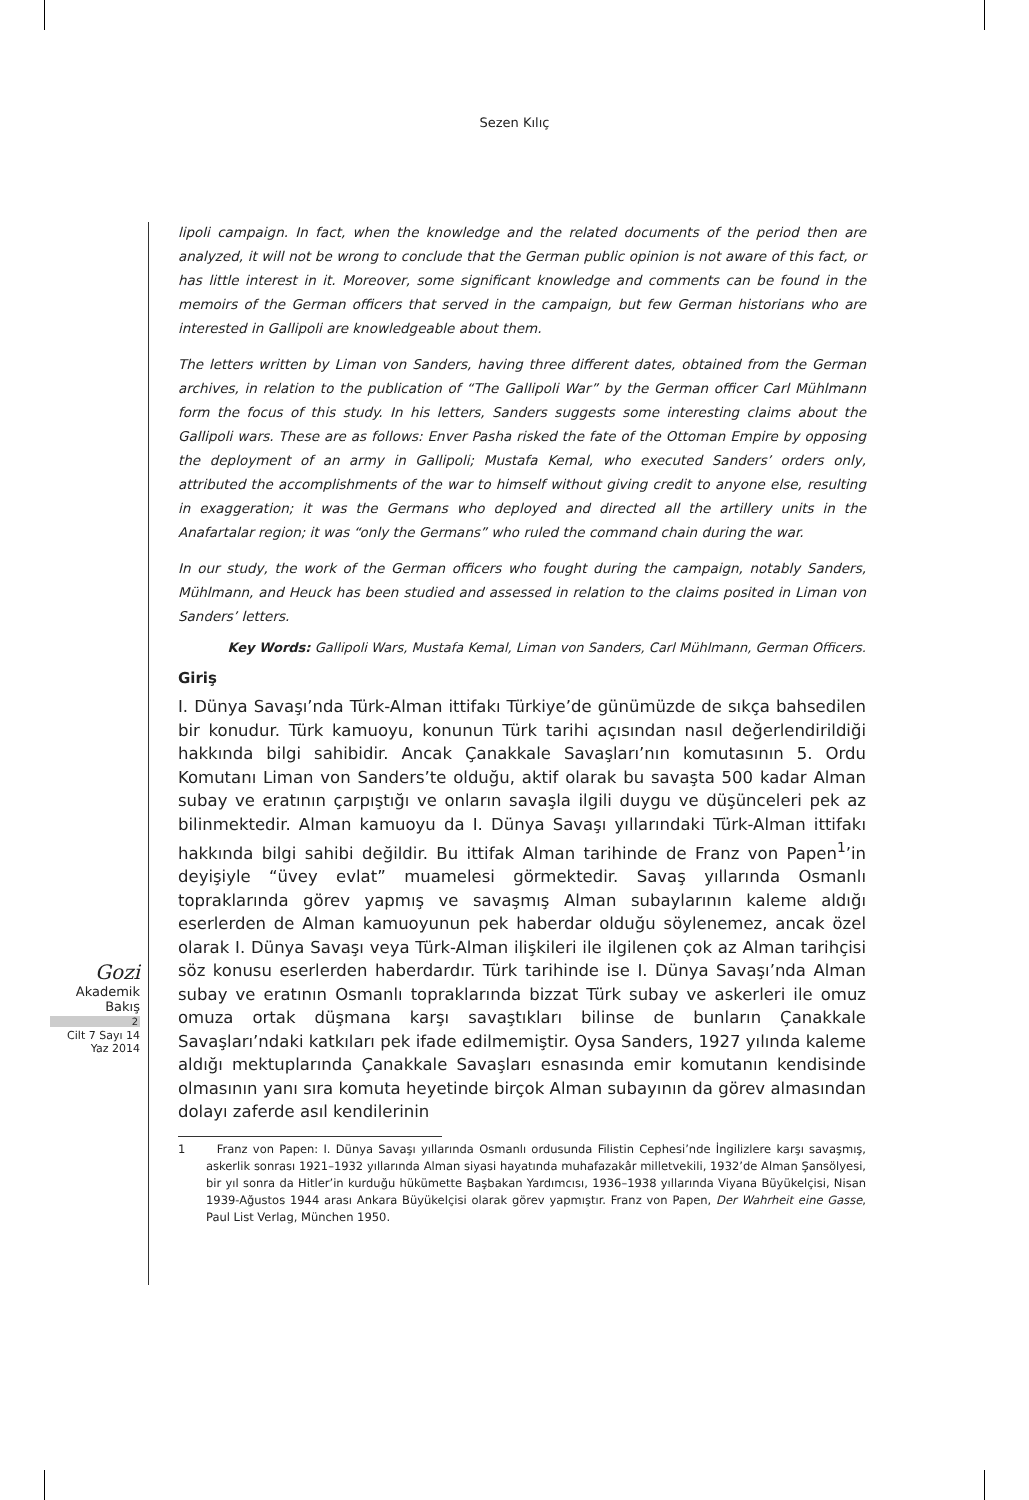Sezen Kılıç
lipoli campaign. In fact, when the knowledge and the related documents of the period then are analyzed, it will not be wrong to conclude that the German public opinion is not aware of this fact, or has little interest in it. Moreover, some significant knowledge and comments can be found in the memoirs of the German officers that served in the campaign, but few German historians who are interested in Gallipoli are knowledgeable about them.
The letters written by Liman von Sanders, having three different dates, obtained from the German archives, in relation to the publication of “The Gallipoli War” by the German officer Carl Mühlmann form the focus of this study. In his letters, Sanders suggests some interesting claims about the Gallipoli wars. These are as follows: Enver Pasha risked the fate of the Ottoman Empire by opposing the deployment of an army in Gallipoli; Mustafa Kemal, who executed Sanders’ orders only, attributed the accomplishments of the war to himself without giving credit to anyone else, resulting in exaggeration; it was the Germans who deployed and directed all the artillery units in the Anafartalar region; it was “only the Germans” who ruled the command chain during the war.
In our study, the work of the German officers who fought during the campaign, notably Sanders, Mühlmann, and Heuck has been studied and assessed in relation to the claims posited in Liman von Sanders’ letters.
Key Words: Gallipoli Wars, Mustafa Kemal, Liman von Sanders, Carl Mühlmann, German Officers.
Giriş
I. Dünya Savaşı’nda Türk-Alman ittifakı Türkiye’de günümüzde de sıkça bahsedilen bir konudur. Türk kamuoyu, konunun Türk tarihi açısından nasıl değerlendirildiği hakkında bilgi sahibidir. Ancak Çanakkale Savaşları’nın komutasının 5. Ordu Komutanı Liman von Sanders’te olduğu, aktif olarak bu savaşta 500 kadar Alman subay ve eratının çarpıştığı ve onların savaşla ilgili duygu ve düşünceleri pek az bilinmektedir. Alman kamuoyu da I. Dünya Savaşı yıllarındaki Türk-Alman ittifakı hakkında bilgi sahibi değildir. Bu ittifak Alman tarihinde de Franz von Papen<sup>1</sup>’in deyişiyle “üvey evlat” muamelesi görmektedir. Savaş yıllarında Osmanlı topraklarında görev yapmış ve savaşmış Alman subaylarının kaleme aldığı eserlerden de Alman kamuoyunun pek haberdar olduğu söylenemez, ancak özel olarak I. Dünya Savaşı veya Türk-Alman ilişkileri ile ilgilenen çok az Alman tarihçisi söz konusu eserlerden haberdardır. Türk tarihinde ise I. Dünya Savaşı’nda Alman subay ve eratının Osmanlı topraklarında bizzat Türk subay ve askerleri ile omuz omuza ortak düşmana karşı savaştıkları bilinse de bunların Çanakkale Savaşları’ndaki katkıları pek ifade edilmemiştir. Oysa Sanders, 1927 yılında kaleme aldığı mektuplarında Çanakkale Savaşları esnasında emir komutanın kendisinde olmasının yanı sıra komuta heyetinde birçok Alman subayının da görev almasından dolayı zaferde asıl kendilerinin
1 Franz von Papen: I. Dünya Savaşı yıllarında Osmanlı ordusunda Filistin Cephesi’nde İngilizlere karşı savaşmış, askerlik sonrası 1921–1932 yıllarında Alman siyasi hayatında muhafazakâr milletvekili, 1932’de Alman Şansölyesi, bir yıl sonra da Hitler’in kurduğu hükümette Başbakan Yardımcısı, 1936–1938 yıllarında Viyana Büyükelçisi, Nisan 1939-Ağustos 1944 arası Ankara Büyükelçisi olarak görev yapmıştır. Franz von Papen, Der Wahrheit eine Gasse, Paul List Verlag, München 1950.
Gozi
Akademik
Bakış
2
Cilt 7 Sayı 14
Yaz 2014